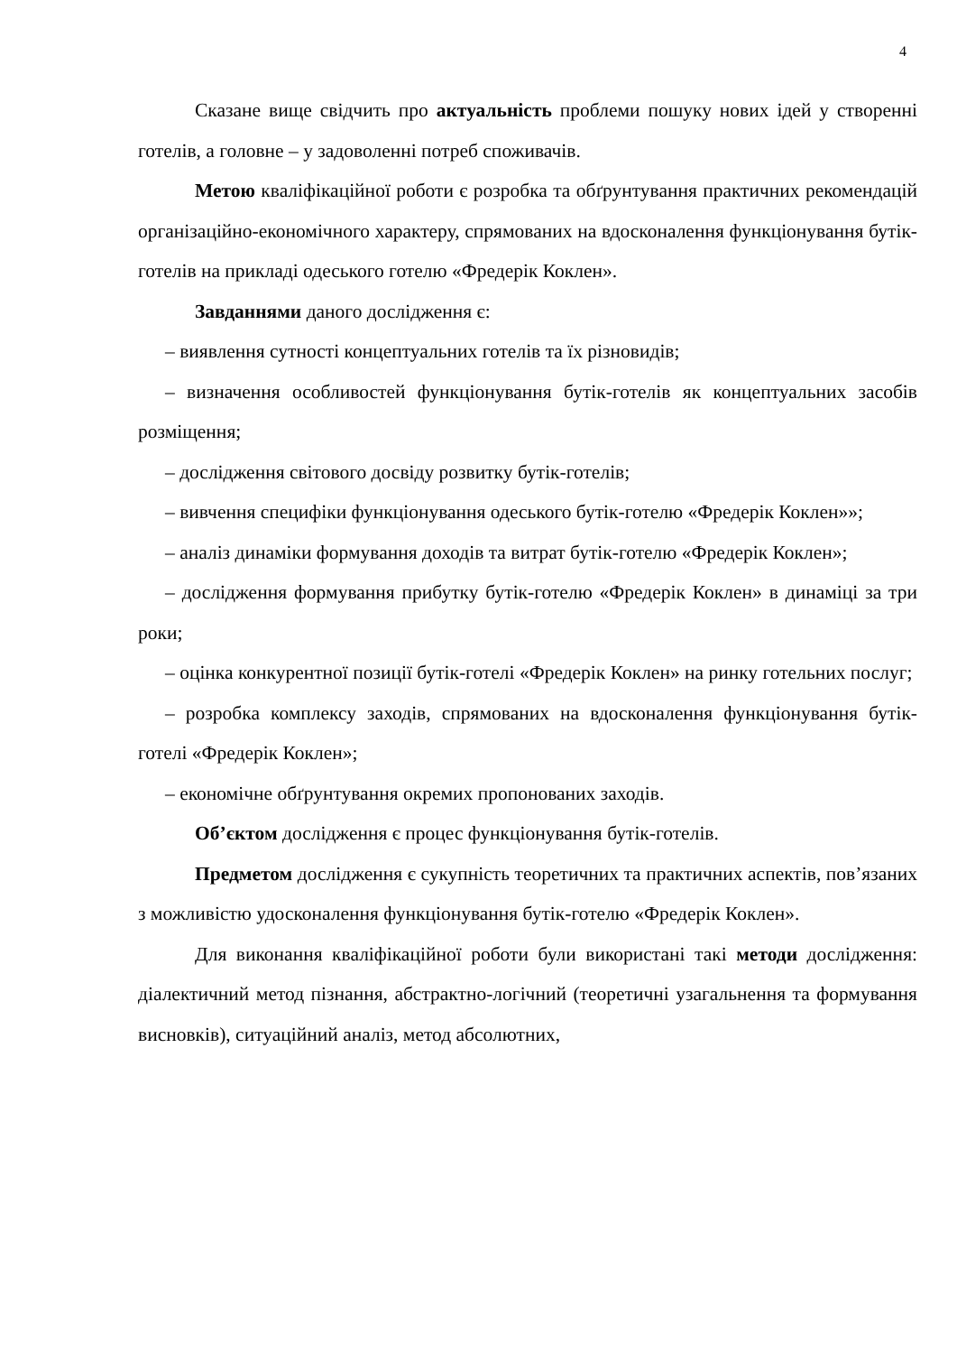4
Сказане вище свідчить про актуальність проблеми пошуку нових ідей у створенні готелів, а головне – у задоволенні потреб споживачів.
Метою кваліфікаційної роботи є розробка та обґрунтування практичних рекомендацій організаційно-економічного характеру, спрямованих на вдосконалення функціонування бутік-готелів на прикладі одеського готелю «Фредерік Коклен».
Завданнями даного дослідження є:
– виявлення сутності концептуальних готелів та їх різновидів;
– визначення особливостей функціонування бутік-готелів як концептуальних засобів розміщення;
– дослідження світового досвіду розвитку бутік-готелів;
– вивчення специфіки функціонування одеського бутік-готелю «Фредерік Коклен»»;
– аналіз динаміки формування доходів та витрат бутік-готелю «Фредерік Коклен»;
– дослідження формування прибутку бутік-готелю «Фредерік Коклен» в динаміці за три роки;
– оцінка конкурентної позиції бутік-готелі «Фредерік Коклен» на ринку готельних послуг;
– розробка комплексу заходів, спрямованих на вдосконалення функціонування бутік-готелі «Фредерік Коклен»;
– економічне обґрунтування окремих пропонованих заходів.
Об’єктом дослідження є процес функціонування бутік-готелів.
Предметом дослідження є сукупність теоретичних та практичних аспектів, пов’язаних з можливістю удосконалення функціонування бутік-готелю «Фредерік Коклен».
Для виконання кваліфікаційної роботи були використані такі методи дослідження: діалектичний метод пізнання, абстрактно-логічний (теоретичні узагальнення та формування висновків), ситуаційний аналіз, метод абсолютних,